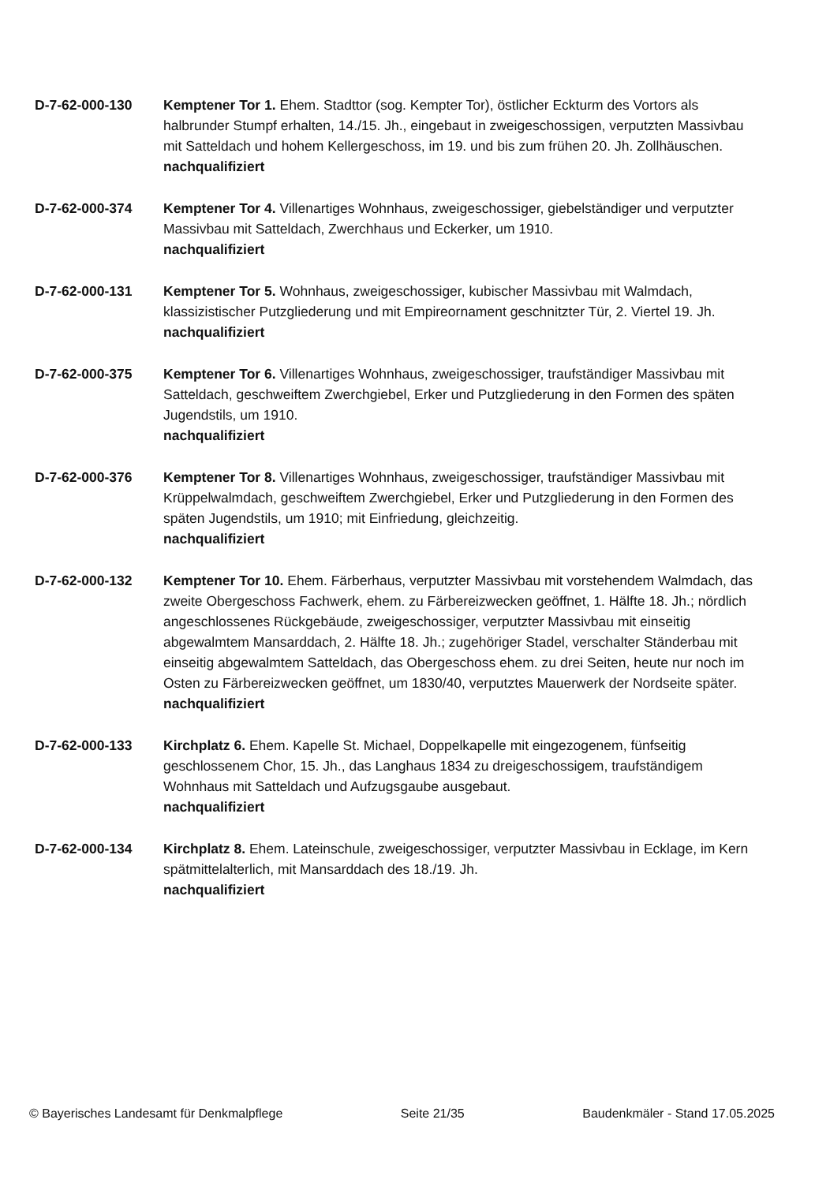D-7-62-000-130 Kemptener Tor 1. Ehem. Stadttor (sog. Kempter Tor), östlicher Eckturm des Vortors als halbrunder Stumpf erhalten, 14./15. Jh., eingebaut in zweigeschossigen, verputzten Massivbau mit Satteldach und hohem Kellergeschoss, im 19. und bis zum frühen 20. Jh. Zollhäuschen.
nachqualifiziert
D-7-62-000-374 Kemptener Tor 4. Villenartiges Wohnhaus, zweigeschossiger, giebelständiger und verputzter Massivbau mit Satteldach, Zwerchhaus und Eckerker, um 1910.
nachqualifiziert
D-7-62-000-131 Kemptener Tor 5. Wohnhaus, zweigeschossiger, kubischer Massivbau mit Walmdach, klassizistischer Putzgliederung und mit Empireornament geschnitzter Tür, 2. Viertel 19. Jh.
nachqualifiziert
D-7-62-000-375 Kemptener Tor 6. Villenartiges Wohnhaus, zweigeschossiger, traufständiger Massivbau mit Satteldach, geschweiftem Zwerchgiebel, Erker und Putzgliederung in den Formen des späten Jugendstils, um 1910.
nachqualifiziert
D-7-62-000-376 Kemptener Tor 8. Villenartiges Wohnhaus, zweigeschossiger, traufständiger Massivbau mit Krüppelwalmdach, geschweiftem Zwerchgiebel, Erker und Putzgliederung in den Formen des späten Jugendstils, um 1910; mit Einfriedung, gleichzeitig.
nachqualifiziert
D-7-62-000-132 Kemptener Tor 10. Ehem. Färberhaus, verputzter Massivbau mit vorstehendem Walmdach, das zweite Obergeschoss Fachwerk, ehem. zu Färbereizwecken geöffnet, 1. Hälfte 18. Jh.; nördlich angeschlossenes Rückgebäude, zweigeschossiger, verputzter Massivbau mit einseitig abgewalmtem Mansarddach, 2. Hälfte 18. Jh.; zugehöriger Stadel, verschalter Ständerbau mit einseitig abgewalmtem Satteldach, das Obergeschoss ehem. zu drei Seiten, heute nur noch im Osten zu Färbereizwecken geöffnet, um 1830/40, verputztes Mauerwerk der Nordseite später.
nachqualifiziert
D-7-62-000-133 Kirchplatz 6. Ehem. Kapelle St. Michael, Doppelkapelle mit eingezogenem, fünfseitig geschlossenem Chor, 15. Jh., das Langhaus 1834 zu dreigeschossigem, traufständigem Wohnhaus mit Satteldach und Aufzugsgaube ausgebaut.
nachqualifiziert
D-7-62-000-134 Kirchplatz 8. Ehem. Lateinschule, zweigeschossiger, verputzter Massivbau in Ecklage, im Kern spätmittelalterlich, mit Mansarddach des 18./19. Jh.
nachqualifiziert
© Bayerisches Landesamt für Denkmalpflege Seite 21/35 Baudenkmäler - Stand 17.05.2025